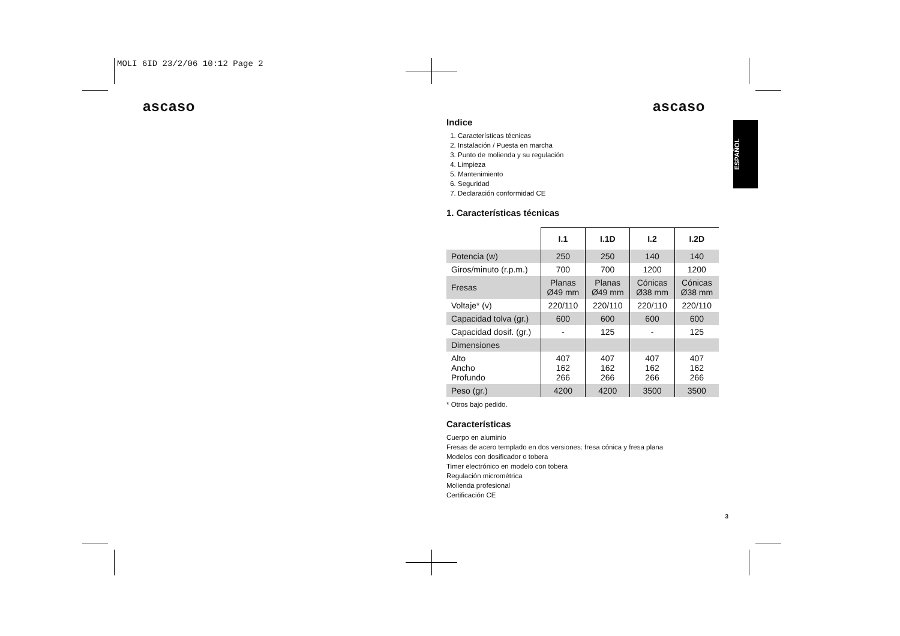MOLI 6ID 23/2/06 10:12 Page 2
ascaso ascaso
ESPAÑOL
Indice
1. Características técnicas
2. Instalación / Puesta en marcha
3. Punto de molienda y su regulación
4. Limpieza
5. Mantenimiento
6. Seguridad
7. Declaración conformidad CE
1. Características técnicas
| | I.1 | I.1D | I.2 | I.2D |
| --- | --- | --- | --- | --- |
| Potencia (w) | 250 | 250 | 140 | 140 |
| Giros/minuto (r.p.m.) | 700 | 700 | 1200 | 1200 |
| Fresas | Planas Ø49 mm | Planas Ø49 mm | Cónicas Ø38 mm | Cónicas Ø38 mm |
| Voltaje* (v) | 220/110 | 220/110 | 220/110 | 220/110 |
| Capacidad tolva (gr.) | 600 | 600 | 600 | 600 |
| Capacidad dosif. (gr.) | - | 125 | - | 125 |
| Dimensiones | | | | |
| Alto Ancho Profundo | 407 162 266 | 407 162 266 | 407 162 266 | 407 162 266 |
| Peso (gr.) | 4200 | 4200 | 3500 | 3500 |
* Otros bajo pedido.
Características
Cuerpo en aluminio
Fresas de acero templado en dos versiones: fresa cónica y fresa plana
Modelos con dosificador o tobera
Timer electrónico en modelo con tobera
Regulación micrométrica
Molienda profesional
Certificación CE
3